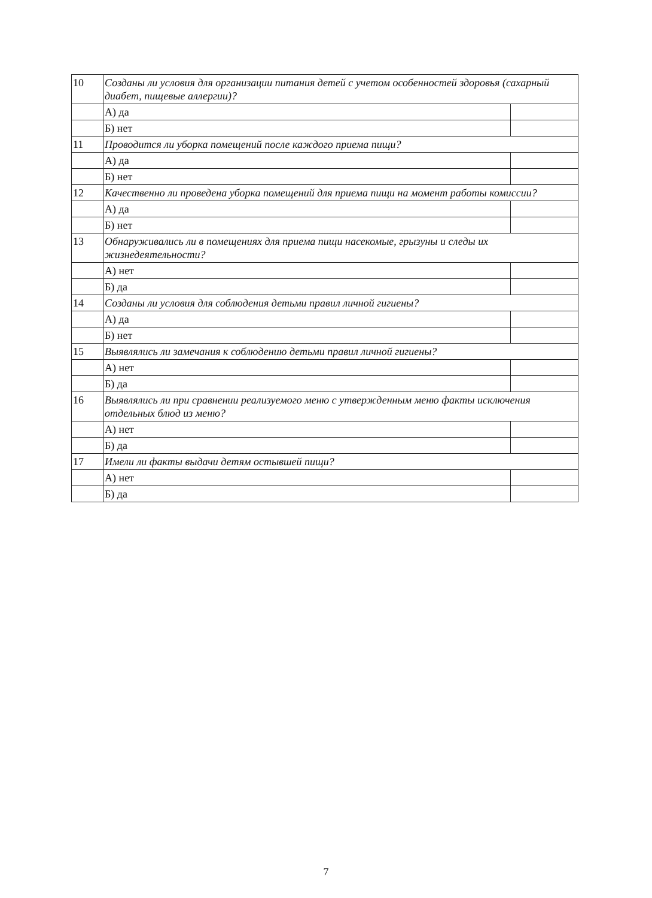| 10 | Созданы ли условия для организации питания детей с учетом особенностей здоровья (сахарный диабет, пищевые аллергии)? | |
| | А) да | |
| | Б) нет | |
| 11 | Проводится ли уборка помещений после каждого приема пищи? | |
| | А) да | |
| | Б) нет | |
| 12 | Качественно ли проведена уборка помещений для приема пищи на момент работы комиссии? | |
| | А) да | |
| | Б) нет | |
| 13 | Обнаруживались ли в помещениях для приема пищи насекомые, грызуны и следы их жизнедеятельности? | |
| | А) нет | |
| | Б) да | |
| 14 | Созданы ли условия для соблюдения детьми правил личной гигиены? | |
| | А) да | |
| | Б) нет | |
| 15 | Выявлялись ли замечания к соблюдению детьми правил личной гигиены? | |
| | А) нет | |
| | Б) да | |
| 16 | Выявлялись ли при сравнении реализуемого меню с утвержденным меню факты исключения отдельных блюд из меню? | |
| | А) нет | |
| | Б) да | |
| 17 | Имели ли факты выдачи детям остывшей пищи? | |
| | А) нет | |
| | Б) да | |
7